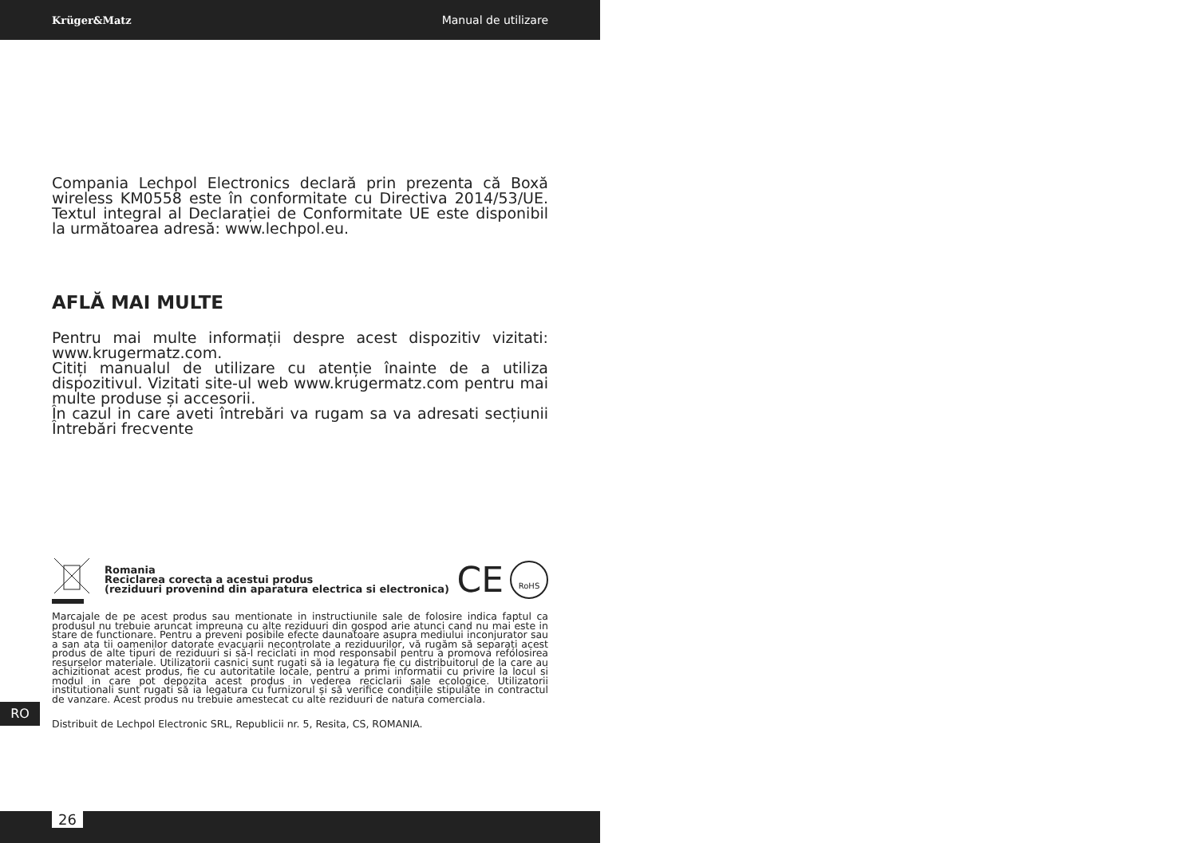Krüger&Matz Manual de utilizare
Compania Lechpol Electronics declară prin prezenta că Boxă wireless KM0558 este în conformitate cu Directiva 2014/53/UE. Textul integral al Declarației de Conformitate UE este disponibil la următoarea adresă: www.lechpol.eu.
AFLĂ MAI MULTE
Pentru mai multe informații despre acest dispozitiv vizitati: www.krugermatz.com.
Citiți manualul de utilizare cu atenție înainte de a utiliza dispozitivul. Vizitati site-ul web www.krugermatz.com pentru mai multe produse și accesorii.
În cazul in care aveti întrebări va rugam sa va adresati secțiunii Întrebări frecvente
Romania
Reciclarea corecta a acestui produs
(reziduuri provenind din aparatura electrica si electronica)
CE RoHS
Marcajale de pe acest produs sau mentionate in instructiunile sale de folosire indica faptul ca produsul nu trebuie aruncat impreuna cu alte reziduuri din gospod arie atunci cand nu mai este in stare de functionare. Pentru a preveni posibile efecte daunatoare asupra mediului inconjurator sau a san ata tii oamenilor datorate evacuarii necontrolate a reziduurilor, vă rugăm să separați acest produs de alte tipuri de reziduuri si să-l reciclati in mod responsabil pentru a promova refolosirea resurselor materiale. Utilizatorii casnici sunt rugati să ia legatura fie cu distribuitorul de la care au achizitionat acest produs, fie cu autoritatile locale, pentru a primi informatii cu privire la locul si modul in care pot depozita acest produs in vederea reciclarii sale ecologice. Utilizatorii institutionali sunt rugati să ia legatura cu furnizorul și să verifice condițiile stipulate in contractul de vanzare. Acest produs nu trebuie amestecat cu alte reziduuri de natura comerciala.
Distribuit de Lechpol Electronic SRL, Republicii nr. 5, Resita, CS, ROMANIA.
RO
26